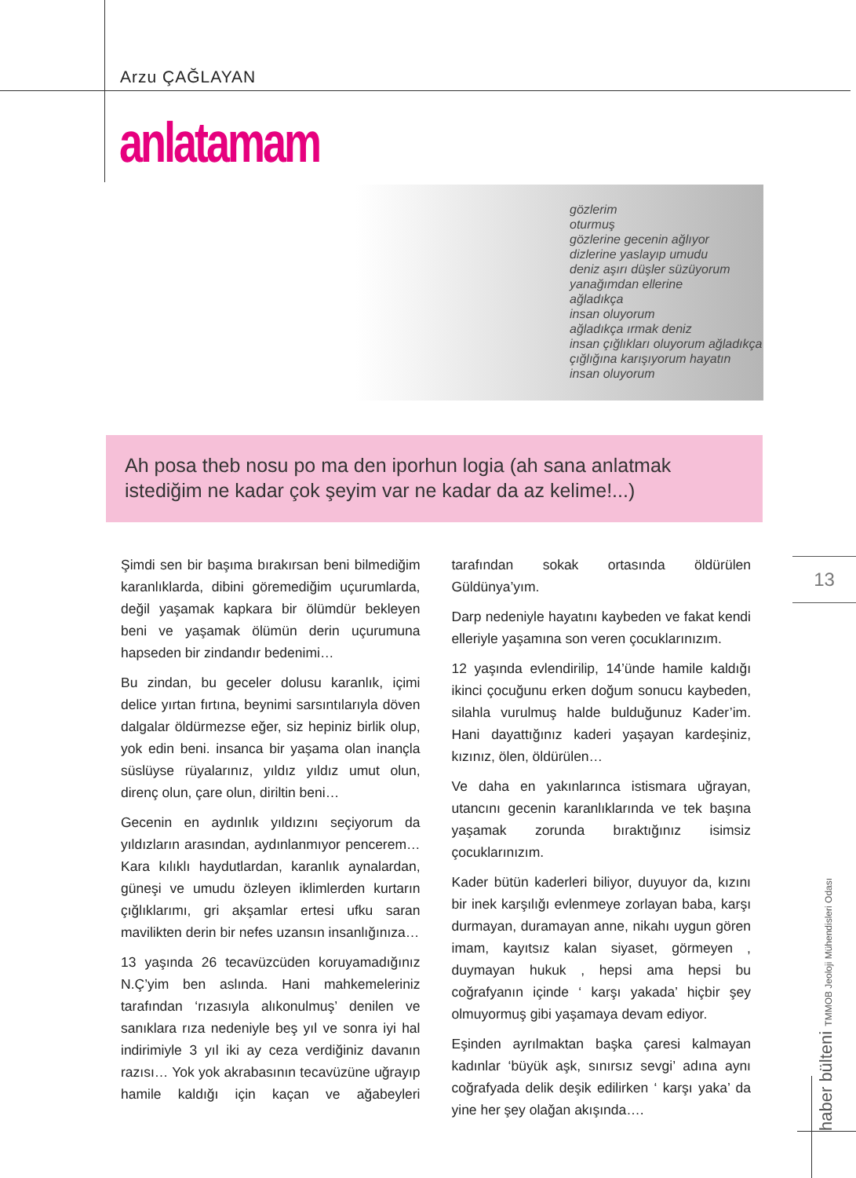Arzu ÇAĞLAYAN
anlatamam
gözlerim
oturmuş
gözlerine gecenin ağlıyor
dizlerine yaslayıp umudu
deniz aşırı düşler süzüyorum
yanağımdan ellerine
ağladıkça
insan oluyorum
ağladıkça ırmak deniz
insan çığlıkları oluyorum ağladıkça
çığlığına karışıyorum hayatın
insan oluyorum
Ah posa theb nosu po ma den iporhun logia (ah sana anlatmak istediğim ne kadar çok şeyim var ne kadar da az kelime!...)
Şimdi sen bir başıma bırakırsan beni bilmediğim karanlıklarda, dibini göremediğim uçurumlarda, değil yaşamak kapkara bir ölümdür bekleyen beni ve yaşamak ölümün derin uçurumuna hapseden bir zindandır bedenimi…
Bu zindan, bu geceler dolusu karanlık, içimi delice yırtan fırtına, beynimi sarsıntılarıyla döven dalgalar öldürmezse eğer, siz hepiniz birlik olup, yok edin beni. insanca bir yaşama olan inançla süslüyse rüyalarınız, yıldız yıldız umut olun, direnç olun, çare olun, diriltin beni…
Gecenin en aydınlık yıldızını seçiyorum da yıldızların arasından, aydınlanmıyor pencerem… Kara kılıklı haydutlardan, karanlık aynalardan, güneşi ve umudu özleyen iklimlerden kurtarın çığlıklarımı, gri akşamlar ertesi ufku saran mavilikten derin bir nefes uzansın insanlığınıza…
13 yaşında 26 tecavüzcüden koruyamadığınız N.Ç’yim ben aslında. Hani mahkemeleriniz tarafından ‘rızasıyla alıkonulmuş’ denilen ve sanıklara rıza nedeniyle beş yıl ve sonra iyi hal indirimiyle 3 yıl iki ay ceza verdiğiniz davanın razısı… Yok yok akrabasının tecavüzüne uğrayıp hamile kaldığı için kaçan ve ağabeyleri tarafından sokak ortasında öldürülen Güldünya’yım.
Darp nedeniyle hayatını kaybeden ve fakat kendi elleriyle yaşamına son veren çocuklarınızım.
12 yaşında evlendirilip, 14’ünde hamile kaldığı ikinci çocuğunu erken doğum sonucu kaybeden, silahla vurulmuş halde bulduğunuz Kader’im. Hani dayattığınız kaderi yaşayan kardeşiniz, kızınız, ölen, öldürülen…
Ve daha en yakınlarınca istismara uğrayan, utancını gecenin karanlıklarında ve tek başına yaşamak zorunda bıraktığınız isimsiz çocuklarınızım.
Kader bütün kaderleri biliyor, duyuyor da, kızını bir inek karşılığı evlenmeye zorlayan baba, karşı durmayan, duramayan anne, nikahı uygun gören imam, kayıtsız kalan siyaset, görmeyen , duymayan hukuk , hepsi ama hepsi bu coğrafyanın içinde ‘ karşı yakada’ hiçbir şey olmuyormuş gibi yaşamaya devam ediyor.
Eşinden ayrılmaktan başka çaresi kalmayan kadınlar ‘büyük aşk, sınırsız sevgi’ adına aynı coğrafyada delik deşik edilirken ‘ karşı yaka’ da yine her şey olağan akışında….
13
haber bülteni TMMOB Jeoloji Mühendisleri Odası